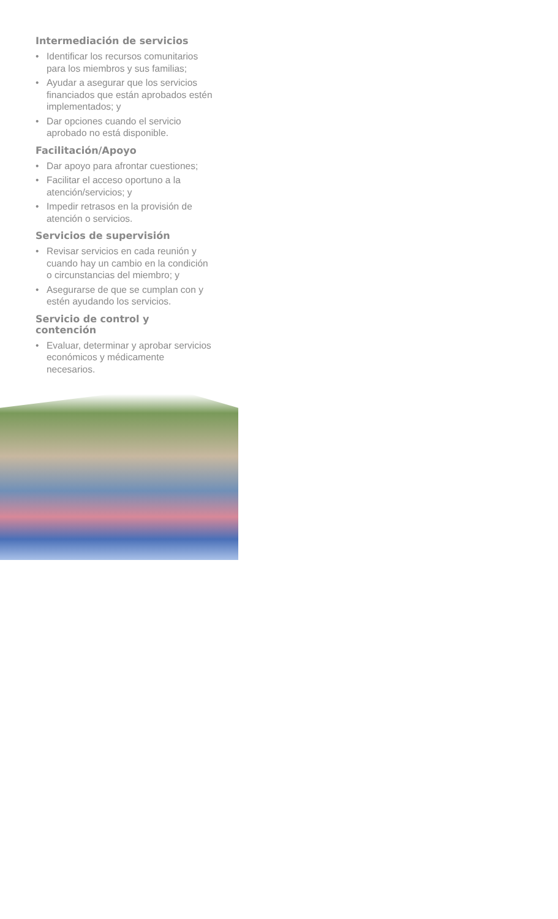Intermediación de servicios
• Identificar los recursos comunitarios para los miembros y sus familias;
• Ayudar a asegurar que los servicios financiados que están aprobados estén implementados; y
• Dar opciones cuando el servicio aprobado no está disponible.
Facilitación/Apoyo
• Dar apoyo para afrontar cuestiones;
• Facilitar el acceso oportuno a la atención/servicios; y
• Impedir retrasos en la provisión de atención o servicios.
Servicios de supervisión
• Revisar servicios en cada reunión y cuando hay un cambio en la condición o circunstancias del miembro; y
• Asegurarse de que se cumplan con y estén ayudando los servicios.
Servicio de control y contención
• Evaluar, determinar y aprobar servicios económicos y médicamente necesarios.